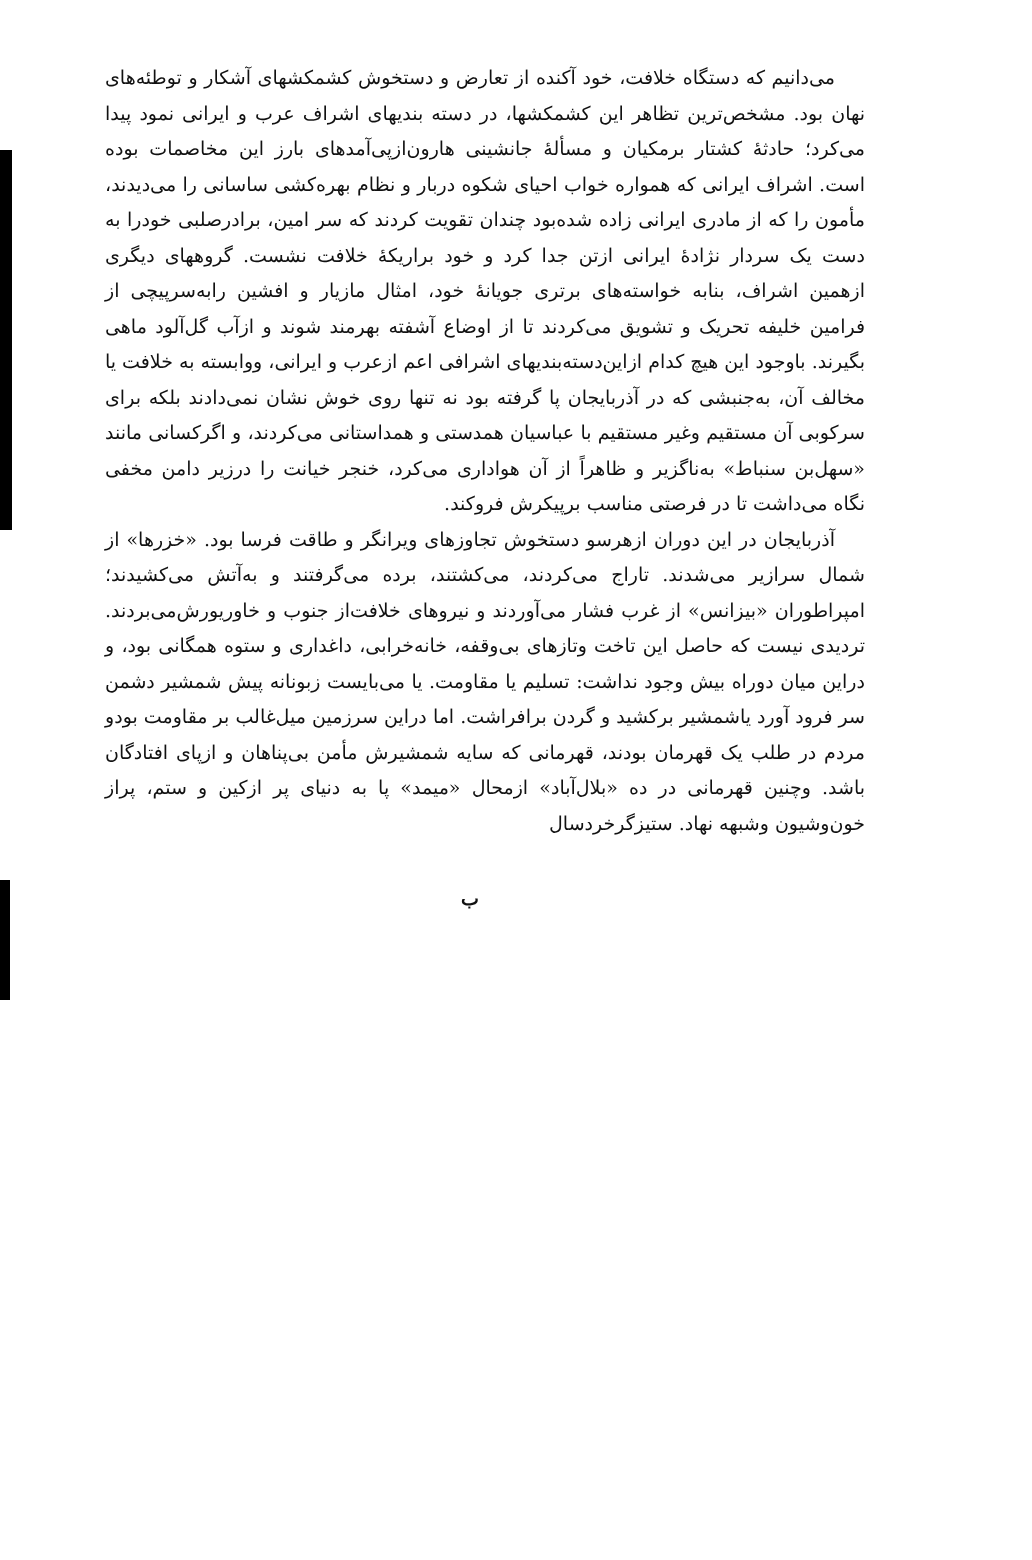می‌دانیم که دستگاه خلافت، خود آکنده از تعارض و دستخوش کشمکشهای آشکار و توطئه‌های نهان بود. مشخص‌ترین تظاهر این کشمکشها، در دسته بندیهای اشراف عرب و ایرانی نمود پیدا می‌کرد؛ حادثهٔ کشتار برمکیان و مسألهٔ جانشینی هارون‌ازپی‌آمدهای بارز این مخاصمات بوده است. اشراف ایرانی که همواره خواب احیای شکوه دربار و نظام بهره‌کشی ساسانی را می‌دیدند، مأمون را که از مادری ایرانی زاده شده‌بود چندان تقویت کردند که سر امین، برادرصلبی خودرا به دست یک سردار نژادهٔ ایرانی ازتن جدا کرد و خود براریکهٔ خلافت نشست. گروههای دیگری ازهمین اشراف، بنابه خواسته‌های برتری جویانهٔ خود، امثال مازیار و افشین رابه‌سرپیچی از فرامین خلیفه تحریک و تشویق می‌کردند تا از اوضاع آشفته بهرمند شوند و ازآب گل‌آلود ماهی بگیرند. باوجود این هیچ کدام ازاین‌دسته‌بندیهای اشرافی اعم ازعرب و ایرانی، ووابسته به خلافت یا مخالف آن، به‌جنبشی که در آذربایجان پا گرفته بود نه تنها روی خوش نشان نمی‌دادند بلکه برای سرکوبی آن مستقیم وغیر مستقیم با عباسیان همدستی و همداستانی می‌کردند، و اگرکسانی مانند «سهل‌بن سنباط» به‌ناگزیر و ظاهراً از آن هواداری می‌کرد، خنجر خیانت را درزیر دامن مخفی نگاه می‌داشت تا در فرصتی مناسب برپیکرش فروکند.
آذربایجان در این دوران ازهرسو دستخوش تجاوزهای ویرانگر و طاقت فرسا بود. «خزرها» از شمال سرازیر می‌شدند. تاراج می‌کردند، می‌کشتند، برده می‌گرفتند و به‌آتش می‌کشیدند؛ امپراطوران «بیزانس» از غرب فشار می‌آوردند و نیروهای خلافت‌از جنوب و خاوریورش‌می‌بردند. تردیدی نیست که حاصل این تاخت وتازهای بی‌وقفه، خانه‌خرابی، داغداری و ستوه همگانی بود، و دراین میان دوراه بیش وجود نداشت: تسلیم یا مقاومت. یا می‌بایست زبونانه پیش شمشیر دشمن سر فرود آورد یاشمشیر برکشید و گردن برافراشت. اما دراین سرزمین میل‌غالب بر مقاومت بودو مردم در طلب یک قهرمان بودند، قهرمانی که سایه شمشیرش مأمن بی‌پناهان و ازپای افتادگان باشد. وچنین قهرمانی در ده «بلال‌آباد» ازمحال «میمد» پا به دنیای پر ازکین و ستم، پراز خون‌وشیون وشبهه نهاد. ستیزگرخردسال
ب